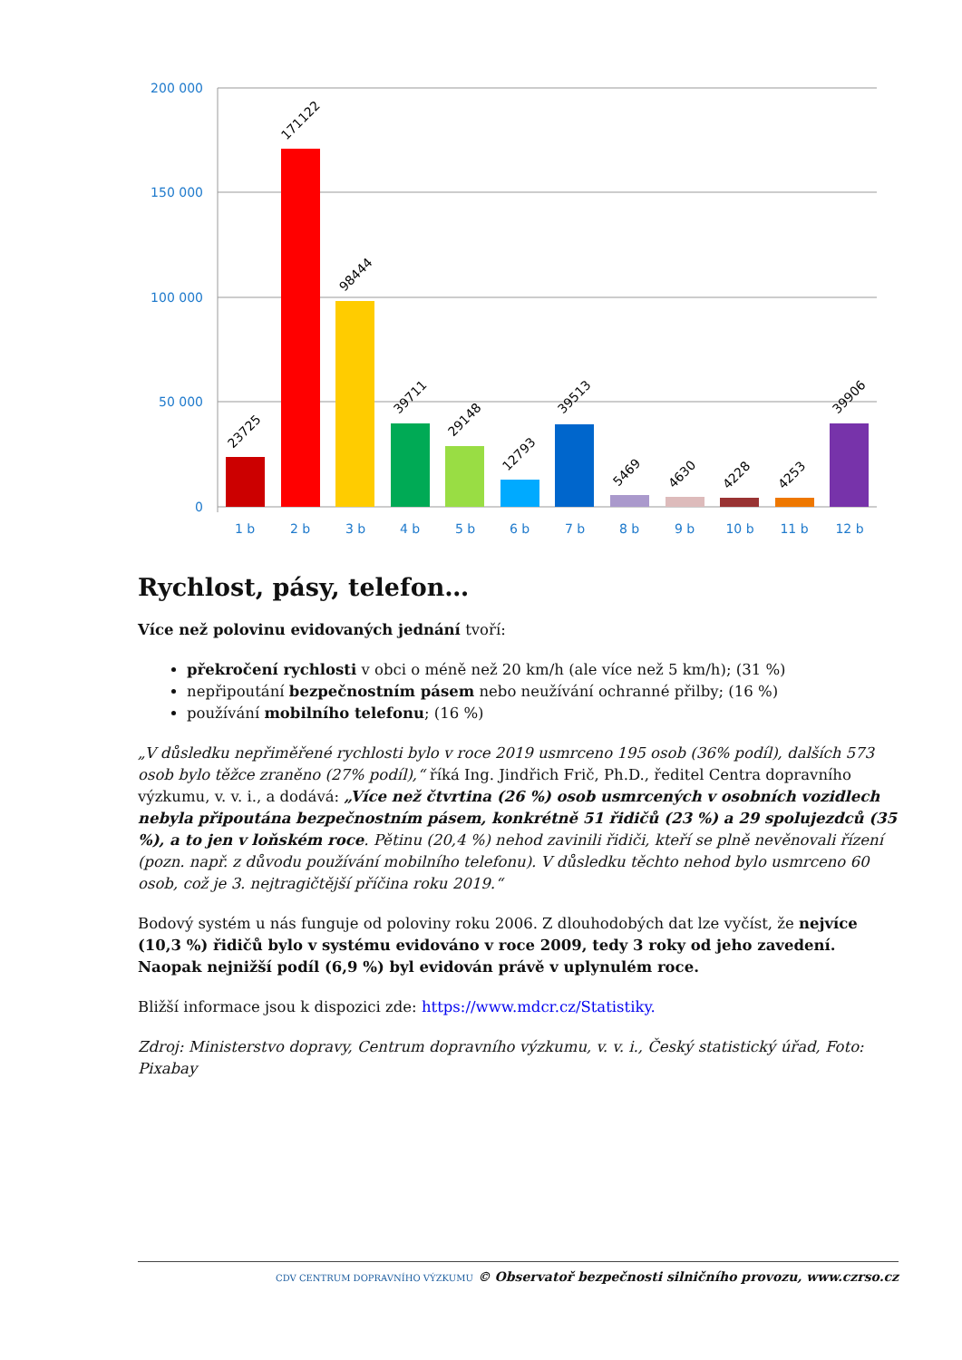200 000
150 000
100 000
50 000
0
23725
171122
98444
39711
29148
12793
39513
5469
4630
4228
4253
39906
1 b
2 b
3 b
4 b
5 b
6 b
7 b
8 b
9 b
10 b
11 b
12 b
Rychlost, pásy, telefon…
Více než polovinu evidovaných jednání tvoří:
překročení rychlosti v obci o méně než 20 km/h (ale více než 5 km/h); (31 %)
nepřipoutání bezpečnostním pásem nebo neužívání ochranné přilby; (16 %)
používání mobilního telefonu; (16 %)
„V důsledku nepřiměřené rychlosti bylo v roce 2019 usmrceno 195 osob (36% podíl), dalších 573 osob bylo těžce zraněno (27% podíl),“ říká Ing. Jindřich Frič, Ph.D., ředitel Centra dopravního výzkumu, v. v. i., a dodává: „Více než čtvrtina (26 %) osob usmrcených v osobních vozidlech nebyla připoutána bezpečnostním pásem, konkrétně 51 řidičů (23 %) a 29 spolujezdců (35 %), a to jen v loňském roce. Pětinu (20,4 %) nehod zavinili řidiči, kteří se plně nevěnovali řízení (pozn. např. z důvodu používání mobilního telefonu). V důsledku těchto nehod bylo usmrceno 60 osob, což je 3. nejtragičtější příčina roku 2019.“
Bodový systém u nás funguje od poloviny roku 2006. Z dlouhodobých dat lze vyčíst, že nejvíce (10,3 %) řidičů bylo v systému evidováno v roce 2009, tedy 3 roky od jeho zavedení. Naopak nejnižší podíl (6,9 %) byl evidován právě v uplynulém roce.
Bližší informace jsou k dispozici zde: https://www.mdcr.cz/Statistiky.
Zdroj: Ministerstvo dopravy, Centrum dopravního výzkumu, v. v. i., Český statistický úřad, Foto: Pixabay
CDV CENTRUM DOPRAVNÍHO VÝZKUMU © Observatoř bezpečnosti silničního provozu, www.czrso.cz